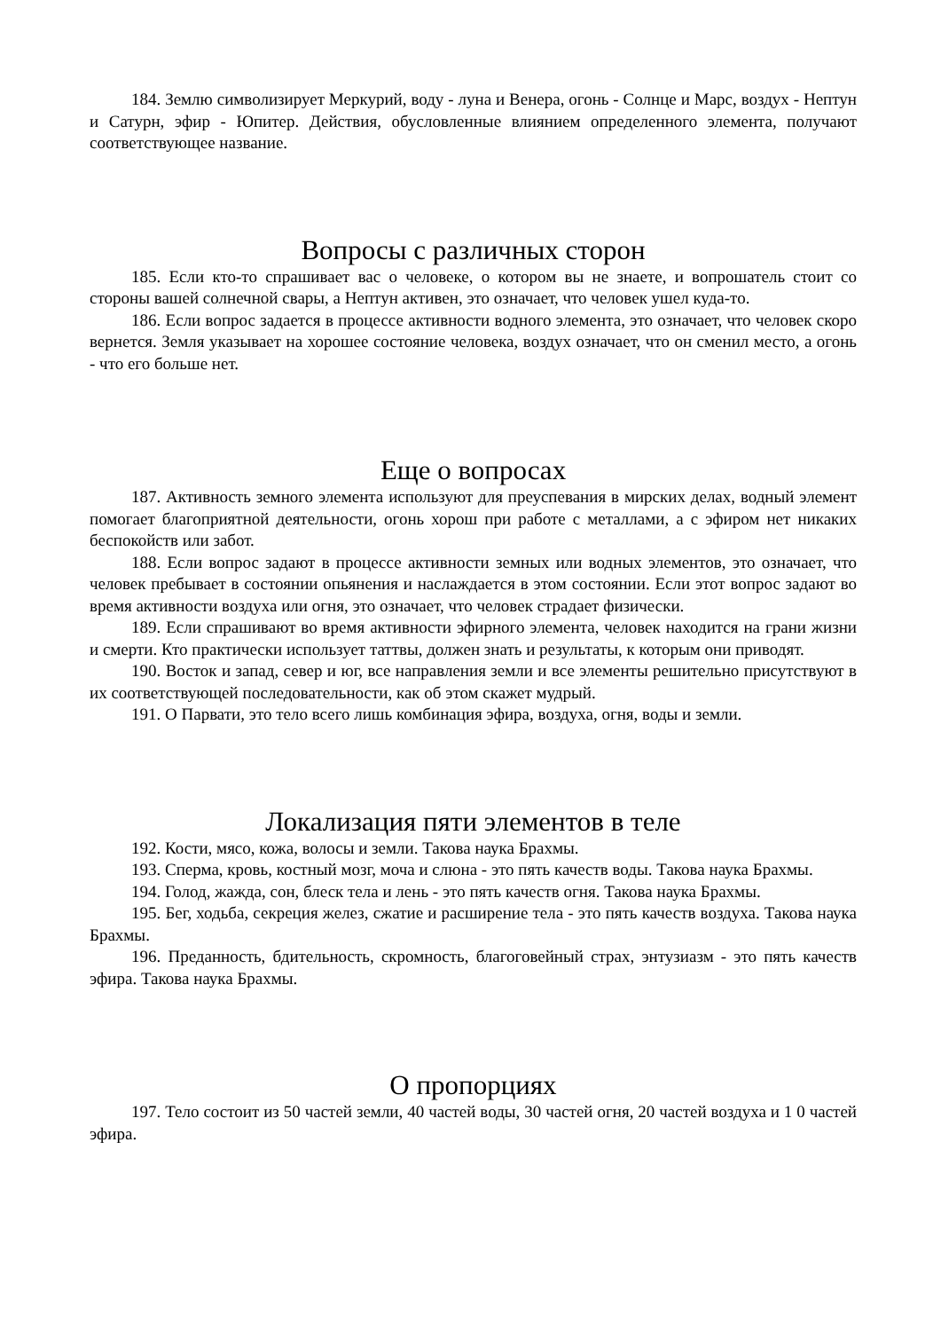184. Землю символизирует Меркурий, воду - луна и Венера, огонь - Солнце и Марс, воздух - Нептун и Сатурн, эфир - Юпитер. Действия, обусловленные влиянием определенного элемента, получают соответствующее название.
Вопросы с различных сторон
185. Если кто-то спрашивает вас о человеке, о котором вы не знаете, и вопрошатель стоит со стороны вашей солнечной свары, а Нептун активен, это означает, что человек ушел куда-то.
186. Если вопрос задается в процессе активности водного элемента, это означает, что человек скоро вернется. Земля указывает на хорошее состояние человека, воздух означает, что он сменил место, а огонь - что его больше нет.
Еще о вопросах
187. Активность земного элемента используют для преуспевания в мирских делах, водный элемент помогает благоприятной деятельности, огонь хорош при работе с металлами, а с эфиром нет никаких беспокойств или забот.
188. Если вопрос задают в процессе активности земных или водных элементов, это означает, что человек пребывает в состоянии опьянения и наслаждается в этом состоянии. Если этот вопрос задают во время активности воздуха или огня, это означает, что человек страдает физически.
189. Если спрашивают во время активности эфирного элемента, человек находится на грани жизни и смерти. Кто практически использует таттвы, должен знать и результаты, к которым они приводят.
190. Восток и запад, север и юг, все направления земли и все элементы решительно присутствуют в их соответствующей последовательности, как об этом скажет мудрый.
191. О Парвати, это тело всего лишь комбинация эфира, воздуха, огня, воды и земли.
Локализация пяти элементов в теле
192. Кости, мясо, кожа, волосы и земли. Такова наука Брахмы.
193. Сперма, кровь, костный мозг, моча и слюна - это пять качеств воды. Такова наука Брахмы.
194. Голод, жажда, сон, блеск тела и лень - это пять качеств огня. Такова наука Брахмы.
195. Бег, ходьба, секреция желез, сжатие и расширение тела - это пять качеств воздуха. Такова наука Брахмы.
196. Преданность, бдительность, скромность, благоговейный страх, энтузиазм - это пять качеств эфира. Такова наука Брахмы.
О пропорциях
197. Тело состоит из 50 частей земли, 40 частей воды, 30 частей огня, 20 частей воздуха и 1 0 частей эфира.